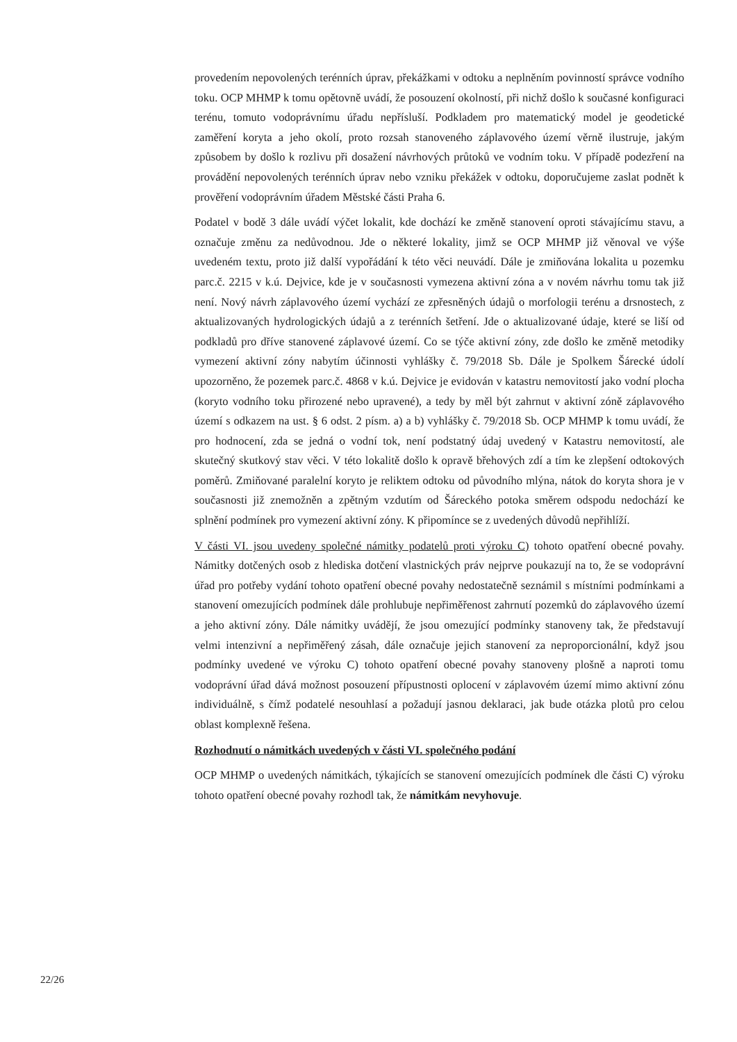provedením nepovolených terénních úprav, překážkami v odtoku a neplněním povinností správce vodního toku. OCP MHMP k tomu opětovně uvádí, že posouzení okolností, při nichž došlo k současné konfiguraci terénu, tomuto vodoprávnímu úřadu nepřísluší. Podkladem pro matematický model je geodetické zaměření koryta a jeho okolí, proto rozsah stanoveného záplavového území věrně ilustruje, jakým způsobem by došlo k rozlivu při dosažení návrhových průtoků ve vodním toku. V případě podezření na provádění nepovolených terénních úprav nebo vzniku překážek v odtoku, doporučujeme zaslat podnět k prověření vodoprávním úřadem Městské části Praha 6.
Podatel v bodě 3 dále uvádí výčet lokalit, kde dochází ke změně stanovení oproti stávajícímu stavu, a označuje změnu za nedůvodnou. Jde o některé lokality, jimž se OCP MHMP již věnoval ve výše uvedeném textu, proto již další vypořádání k této věci neuvádí. Dále je zmiňována lokalita u pozemku parc.č. 2215 v k.ú. Dejvice, kde je v současnosti vymezena aktivní zóna a v novém návrhu tomu tak již není. Nový návrh záplavového území vychází ze zpřesněných údajů o morfologii terénu a drsnostech, z aktualizovaných hydrologických údajů a z terénních šetření. Jde o aktualizované údaje, které se liší od podkladů pro dříve stanovené záplavové území. Co se týče aktivní zóny, zde došlo ke změně metodiky vymezení aktivní zóny nabytím účinnosti vyhlášky č. 79/2018 Sb. Dále je Spolkem Šárecké údolí upozorněno, že pozemek parc.č. 4868 v k.ú. Dejvice je evidován v katastru nemovitostí jako vodní plocha (koryto vodního toku přirozené nebo upravené), a tedy by měl být zahrnut v aktivní zóně záplavového území s odkazem na ust. § 6 odst. 2 písm. a) a b) vyhlášky č. 79/2018 Sb. OCP MHMP k tomu uvádí, že pro hodnocení, zda se jedná o vodní tok, není podstatný údaj uvedený v Katastru nemovitostí, ale skutečný skutkový stav věci. V této lokalitě došlo k opravě břehových zdí a tím ke zlepšení odtokových poměrů. Zmiňované paralelní koryto je reliktem odtoku od původního mlýna, nátok do koryta shora je v současnosti již znemožněn a zpětným vzdutím od Šáreckého potoka směrem odspodu nedochází ke splnění podmínek pro vymezení aktivní zóny. K připomínce se z uvedených důvodů nepřihlíží.
V části VI. jsou uvedeny společné námitky podatelů proti výroku C) tohoto opatření obecné povahy. Námitky dotčených osob z hlediska dotčení vlastnických práv nejprve poukazují na to, že se vodoprávní úřad pro potřeby vydání tohoto opatření obecné povahy nedostatečně seznámil s místními podmínkami a stanovení omezujících podmínek dále prohlubuje nepřiměřenost zahrnutí pozemků do záplavového území a jeho aktivní zóny. Dále námitky uvádějí, že jsou omezující podmínky stanoveny tak, že představují velmi intenzivní a nepřiměřený zásah, dále označuje jejich stanovení za neproporcionální, když jsou podmínky uvedené ve výroku C) tohoto opatření obecné povahy stanoveny plošně a naproti tomu vodoprávní úřad dává možnost posouzení přípustnosti oplocení v záplavovém území mimo aktivní zónu individuálně, s čímž podatelé nesouhlasí a požadují jasnou deklaraci, jak bude otázka plotů pro celou oblast komplexně řešena.
Rozhodnutí o námitkách uvedených v části VI. společného podání
OCP MHMP o uvedených námitkách, týkajících se stanovení omezujících podmínek dle části C) výroku tohoto opatření obecné povahy rozhodl tak, že námitkám nevyhovuje.
22/26